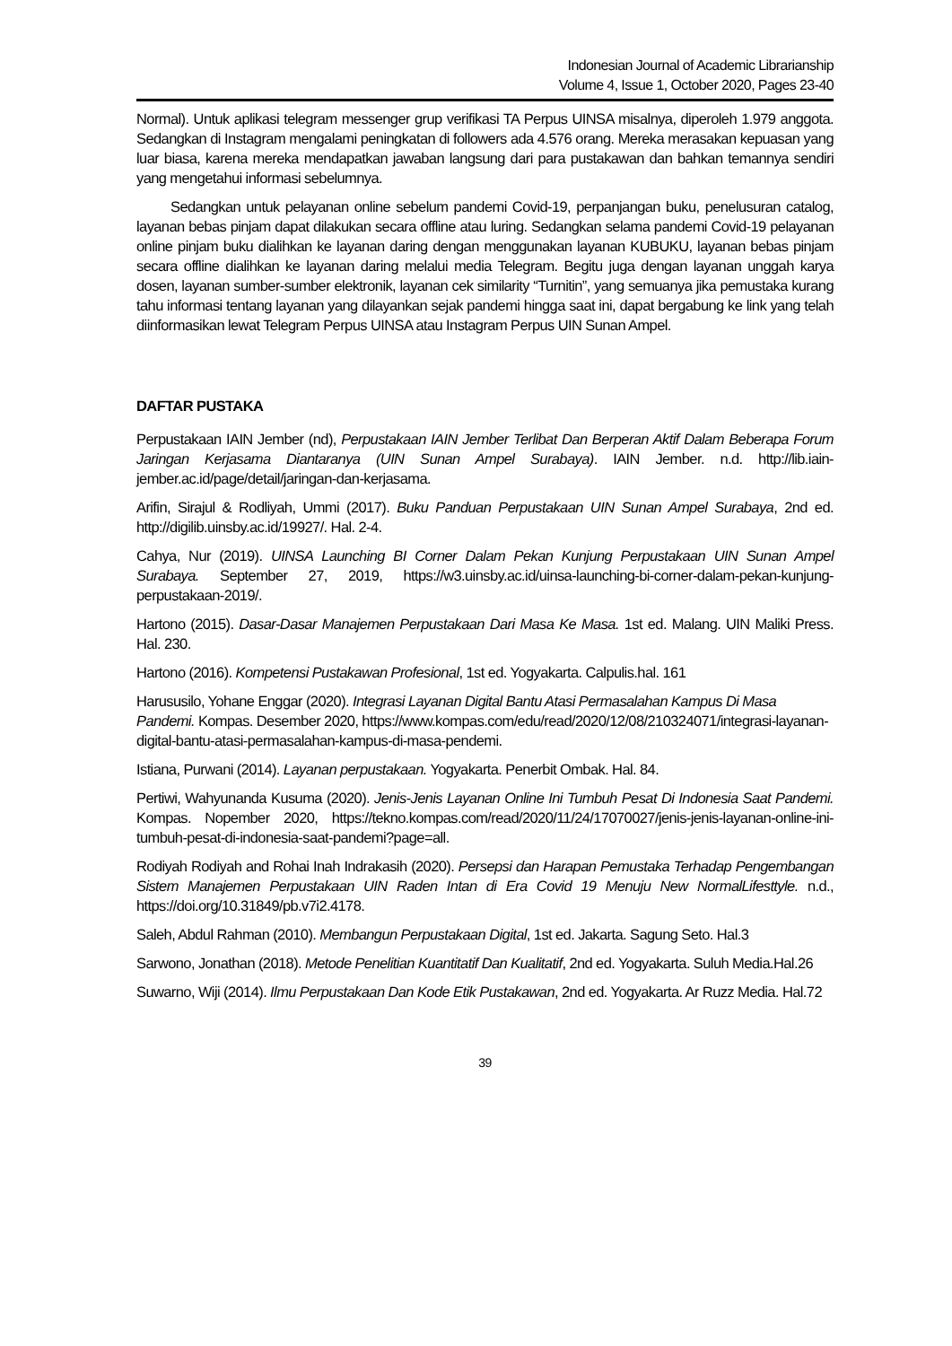Indonesian Journal of Academic Librarianship
Volume 4, Issue 1, October 2020, Pages 23-40
Normal). Untuk aplikasi telegram messenger grup verifikasi TA Perpus UINSA misalnya, diperoleh 1.979 anggota. Sedangkan di Instagram mengalami peningkatan di followers ada 4.576 orang. Mereka merasakan kepuasan yang luar biasa, karena mereka mendapatkan jawaban langsung dari para pustakawan dan bahkan temannya sendiri yang mengetahui informasi sebelumnya.
Sedangkan untuk pelayanan online sebelum pandemi Covid-19, perpanjangan buku, penelusuran catalog, layanan bebas pinjam dapat dilakukan secara offline atau luring. Sedangkan selama pandemi Covid-19 pelayanan online pinjam buku dialihkan ke layanan daring dengan menggunakan layanan KUBUKU, layanan bebas pinjam secara offline dialihkan ke layanan daring melalui media Telegram. Begitu juga dengan layanan unggah karya dosen, layanan sumber-sumber elektronik, layanan cek similarity “Turnitin”, yang semuanya jika pemustaka kurang tahu informasi tentang layanan yang dilayankan sejak pandemi hingga saat ini, dapat bergabung ke link yang telah diinformasikan lewat Telegram Perpus UINSA atau Instagram Perpus UIN Sunan Ampel.
DAFTAR PUSTAKA
Perpustakaan IAIN Jember (nd), Perpustakaan IAIN Jember Terlibat Dan Berperan Aktif Dalam Beberapa Forum Jaringan Kerjasama Diantaranya (UIN Sunan Ampel Surabaya). IAIN Jember. n.d. http://lib.iain-jember.ac.id/page/detail/jaringan-dan-kerjasama.
Arifin, Sirajul & Rodliyah, Ummi (2017). Buku Panduan Perpustakaan UIN Sunan Ampel Surabaya, 2nd ed. http://digilib.uinsby.ac.id/19927/. Hal. 2-4.
Cahya, Nur (2019). UINSA Launching BI Corner Dalam Pekan Kunjung Perpustakaan UIN Sunan Ampel Surabaya. September 27, 2019, https://w3.uinsby.ac.id/uinsa-launching-bi-corner-dalam-pekan-kunjung-perpustakaan-2019/.
Hartono (2015). Dasar-Dasar Manajemen Perpustakaan Dari Masa Ke Masa. 1st ed. Malang. UIN Maliki Press. Hal. 230.
Hartono (2016). Kompetensi Pustakawan Profesional, 1st ed. Yogyakarta. Calpulis.hal. 161
Harususilo, Yohane Enggar (2020). Integrasi Layanan Digital Bantu Atasi Permasalahan Kampus Di Masa Pandemi. Kompas. Desember 2020, https://www.kompas.com/edu/read/2020/12/08/210324071/integrasi-layanan-digital-bantu-atasi-permasalahan-kampus-di-masa-pendemi.
Istiana, Purwani (2014). Layanan perpustakaan. Yogyakarta. Penerbit Ombak. Hal. 84.
Pertiwi, Wahyunanda Kusuma (2020). Jenis-Jenis Layanan Online Ini Tumbuh Pesat Di Indonesia Saat Pandemi. Kompas. Nopember 2020, https://tekno.kompas.com/read/2020/11/24/17070027/jenis-jenis-layanan-online-ini-tumbuh-pesat-di-indonesia-saat-pandemi?page=all.
Rodiyah Rodiyah and Rohai Inah Indrakasih (2020). Persepsi dan Harapan Pemustaka Terhadap Pengembangan Sistem Manajemen Perpustakaan UIN Raden Intan di Era Covid 19 Menuju New NormalLifesttyle. n.d., https://doi.org/10.31849/pb.v7i2.4178.
Saleh, Abdul Rahman (2010). Membangun Perpustakaan Digital, 1st ed. Jakarta. Sagung Seto. Hal.3
Sarwono, Jonathan (2018). Metode Penelitian Kuantitatif Dan Kualitatif, 2nd ed. Yogyakarta. Suluh Media.Hal.26
Suwarno, Wiji (2014). Ilmu Perpustakaan Dan Kode Etik Pustakawan, 2nd ed. Yogyakarta. Ar Ruzz Media. Hal.72
39